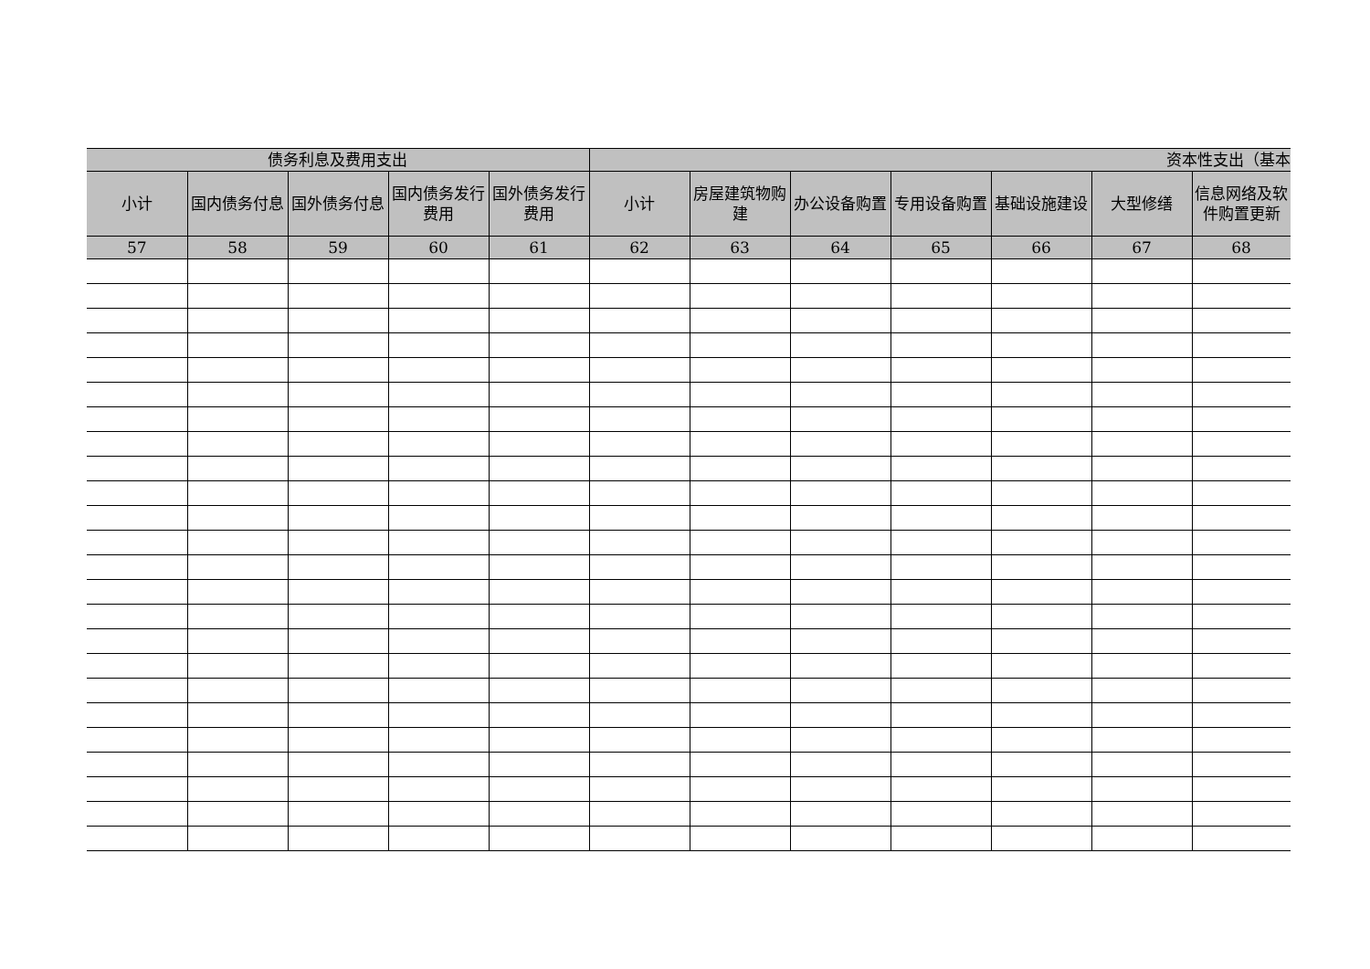| 债务利息及费用支出 | | | | | 资本性支出（基本 | | | | | | |
| --- | --- | --- | --- | --- | --- | --- | --- | --- | --- | --- | --- |
| 小计 | 国内债务付息 | 国外债务付息 | 国内债务发行费用 | 国外债务发行费用 | 小计 | 房屋建筑物购建 | 办公设备购置 | 专用设备购置 | 基础设施建设 | 大型修缮 | 信息网络及软件购置更新 |
| 57 | 58 | 59 | 60 | 61 | 62 | 63 | 64 | 65 | 66 | 67 | 68 |